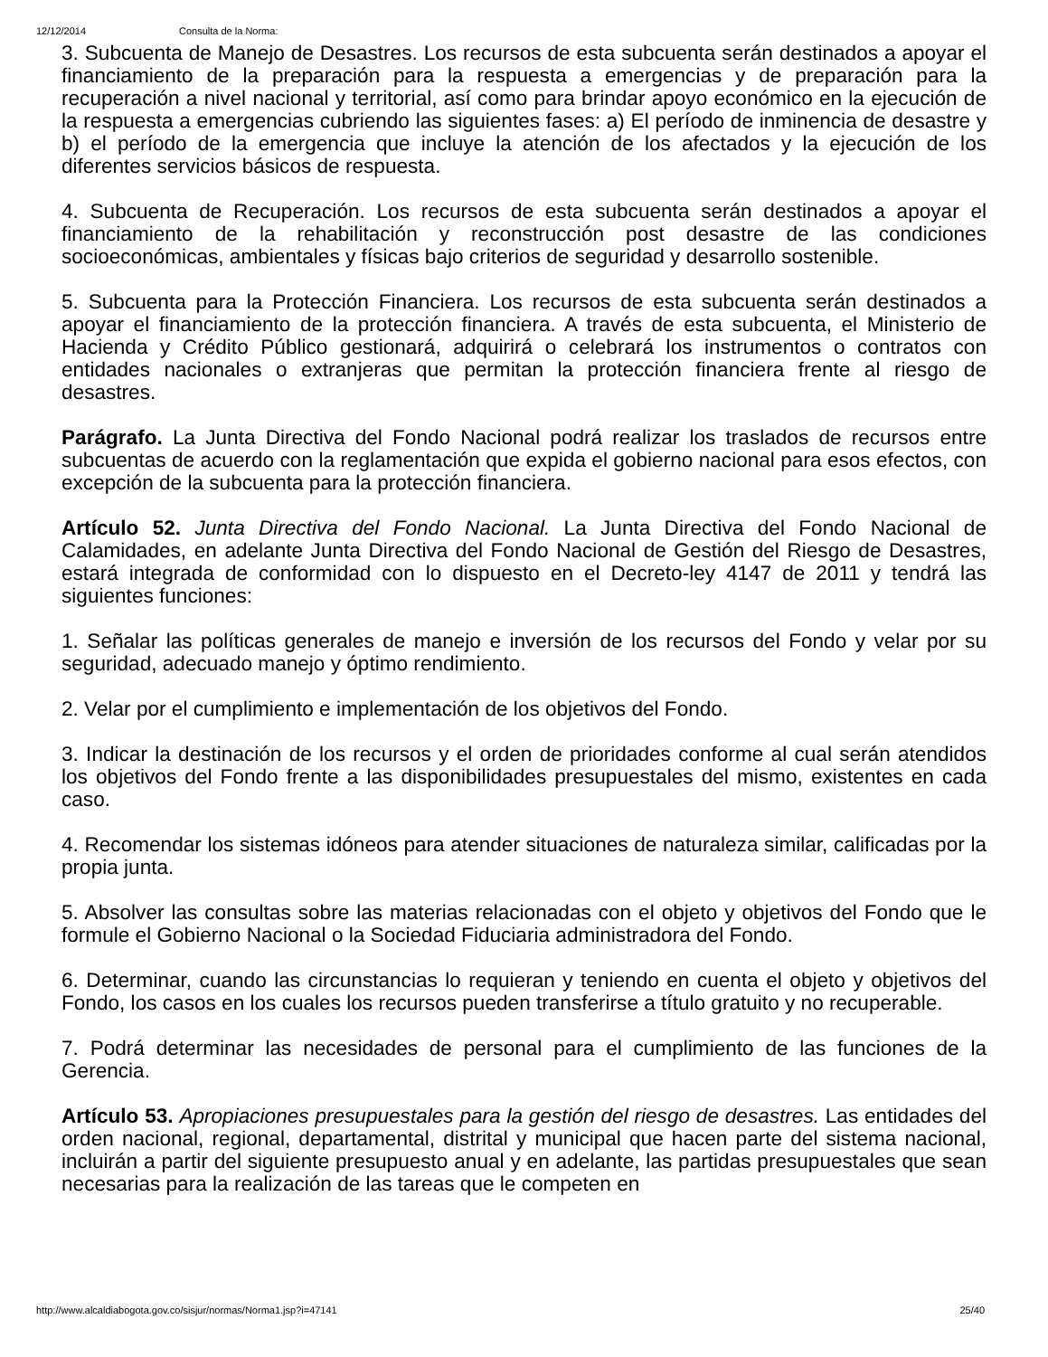12/12/2014 Consulta de la Norma:
3. Subcuenta de Manejo de Desastres. Los recursos de esta subcuenta serán destinados a apoyar el financiamiento de la preparación para la respuesta a emergencias y de preparación para la recuperación a nivel nacional y territorial, así como para brindar apoyo económico en la ejecución de la respuesta a emergencias cubriendo las siguientes fases: a) El período de inminencia de desastre y b) el período de la emergencia que incluye la atención de los afectados y la ejecución de los diferentes servicios básicos de respuesta.
4. Subcuenta de Recuperación. Los recursos de esta subcuenta serán destinados a apoyar el financiamiento de la rehabilitación y reconstrucción post desastre de las condiciones socioeconómicas, ambientales y físicas bajo criterios de seguridad y desarrollo sostenible.
5. Subcuenta para la Protección Financiera. Los recursos de esta subcuenta serán destinados a apoyar el financiamiento de la protección financiera. A través de esta subcuenta, el Ministerio de Hacienda y Crédito Público gestionará, adquirirá o celebrará los instrumentos o contratos con entidades nacionales o extranjeras que permitan la protección financiera frente al riesgo de desastres.
Parágrafo. La Junta Directiva del Fondo Nacional podrá realizar los traslados de recursos entre subcuentas de acuerdo con la reglamentación que expida el gobierno nacional para esos efectos, con excepción de la subcuenta para la protección financiera.
Artículo 52. Junta Directiva del Fondo Nacional. La Junta Directiva del Fondo Nacional de Calamidades, en adelante Junta Directiva del Fondo Nacional de Gestión del Riesgo de Desastres, estará integrada de conformidad con lo dispuesto en el Decreto-ley 4147 de 2011 y tendrá las siguientes funciones:
1. Señalar las políticas generales de manejo e inversión de los recursos del Fondo y velar por su seguridad, adecuado manejo y óptimo rendimiento.
2. Velar por el cumplimiento e implementación de los objetivos del Fondo.
3. Indicar la destinación de los recursos y el orden de prioridades conforme al cual serán atendidos los objetivos del Fondo frente a las disponibilidades presupuestales del mismo, existentes en cada caso.
4. Recomendar los sistemas idóneos para atender situaciones de naturaleza similar, calificadas por la propia junta.
5. Absolver las consultas sobre las materias relacionadas con el objeto y objetivos del Fondo que le formule el Gobierno Nacional o la Sociedad Fiduciaria administradora del Fondo.
6. Determinar, cuando las circunstancias lo requieran y teniendo en cuenta el objeto y objetivos del Fondo, los casos en los cuales los recursos pueden transferirse a título gratuito y no recuperable.
7. Podrá determinar las necesidades de personal para el cumplimiento de las funciones de la Gerencia.
Artículo 53. Apropiaciones presupuestales para la gestión del riesgo de desastres. Las entidades del orden nacional, regional, departamental, distrital y municipal que hacen parte del sistema nacional, incluirán a partir del siguiente presupuesto anual y en adelante, las partidas presupuestales que sean necesarias para la realización de las tareas que le competen en
http://www.alcaldiabogota.gov.co/sisjur/normas/Norma1.jsp?i=47141 25/40